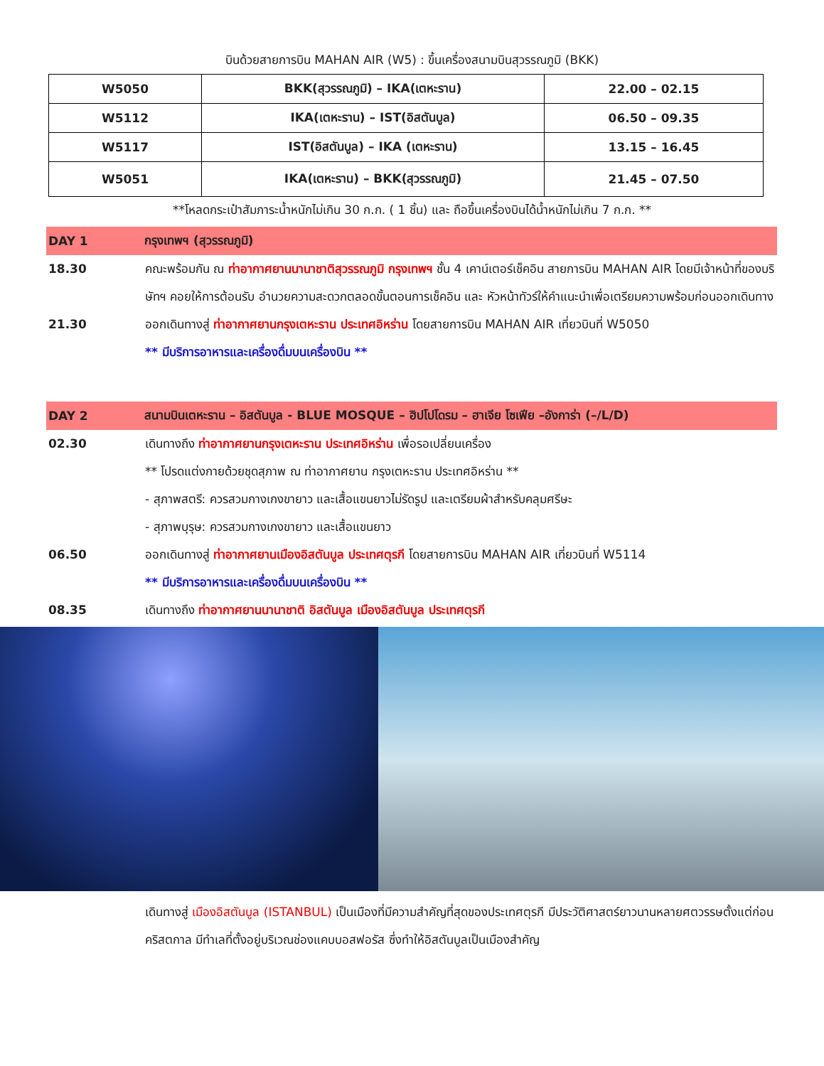บินด้วยสายการบิน MAHAN AIR (W5) : ขึ้นเครื่องสนามบินสุวรรณภูมิ (BKK)
| W5050 | BKK(สุวรรณภูมิ) – IKA(เตหะราน) | 22.00 – 02.15 |
| W5112 | IKA(เตหะราน) – IST(อิสตันบูล) | 06.50 – 09.35 |
| W5117 | IST(อิสตันบูล) – IKA (เตหะราน) | 13.15 – 16.45 |
| W5051 | IKA(เตหะราน) – BKK(สุวรรณภูมิ) | 21.45 – 07.50 |
**โหลดกระเป๋าสัมภาระน้ำหนักไม่เกิน 30 ก.ก. ( 1 ชิ้น) และ ถือขึ้นเครื่องบินได้น้ำหนักไม่เกิน 7 ก.ก. **
DAY 1 กรุงเทพฯ (สุวรรณภูมิ)
18.30 คณะพร้อมกัน ณ ท่าอากาศยานนานาชาติสุวรรณภูมิ กรุงเทพฯ ชั้น 4 เคาน์เตอร์เช็คอิน สายการบิน MAHAN AIR โดยมีเจ้าหน้าที่ของบริษัทฯ คอยให้การต้อนรับ อำนวยความสะดวกตลอดขั้นตอนการเช็คอิน และ หัวหน้าทัวร์ให้คำแนะนำเพื่อเตรียมความพร้อมก่อนออกเดินทาง
21.30 ออกเดินทางสู่ ท่าอากาศยานกรุงเตหะราน ประเทศอิหร่าน โดยสายการบิน MAHAN AIR เที่ยวบินที่ W5050
** มีบริการอาหารและเครื่องดื่มบนเครื่องบิน **
DAY 2 สนามบินเตหะราน – อิสตันบูล - BLUE MOSQUE – ฮิปโปโดรม – ฮาเจีย โซเฟีย –อังการ่า (–/L/D)
02.30 เดินทางถึง ท่าอากาศยานกรุงเตหะราน ประเทศอิหร่าน เพื่อรอเปลี่ยนเครื่อง
** โปรดแต่งกายด้วยชุดสุภาพ ณ ท่าอากาศยาน กรุงเตหะราน ประเทศอิหร่าน **
- สุภาพสตรี: ควรสวมกางเกงขายาว และเสื้อแขนยาวไม่รัดรูป และเตรียมผ้าสำหรับคลุมศรีษะ
- สุภาพบุรุษ: ควรสวมกางเกงขายาว และเสื้อแขนยาว
06.50 ออกเดินทางสู่ ท่าอากาศยานเมืองอิสตันบูล ประเทศตุรกี โดยสายการบิน MAHAN AIR เที่ยวบินที่ W5114
** มีบริการอาหารและเครื่องดื่มบนเครื่องบิน **
08.35 เดินทางถึง ท่าอากาศยานนานาชาติ อิสตันบูล เมืองอิสตันบูล ประเทศตุรกี
เดินทางสู่ เมืองอิสตันบูล (ISTANBUL) เป็นเมืองที่มีความสำคัญที่สุดของประเทศตุรกี มีประวัติศาสตร์ยาวนานหลายศตวรรษตั้งแต่ก่อนคริสตกาล มีทำเลที่ตั้งอยู่บริเวณช่องแคบบอสฟอรัส ซึ่งทำให้อิสตันบูลเป็นเมืองสำคัญ